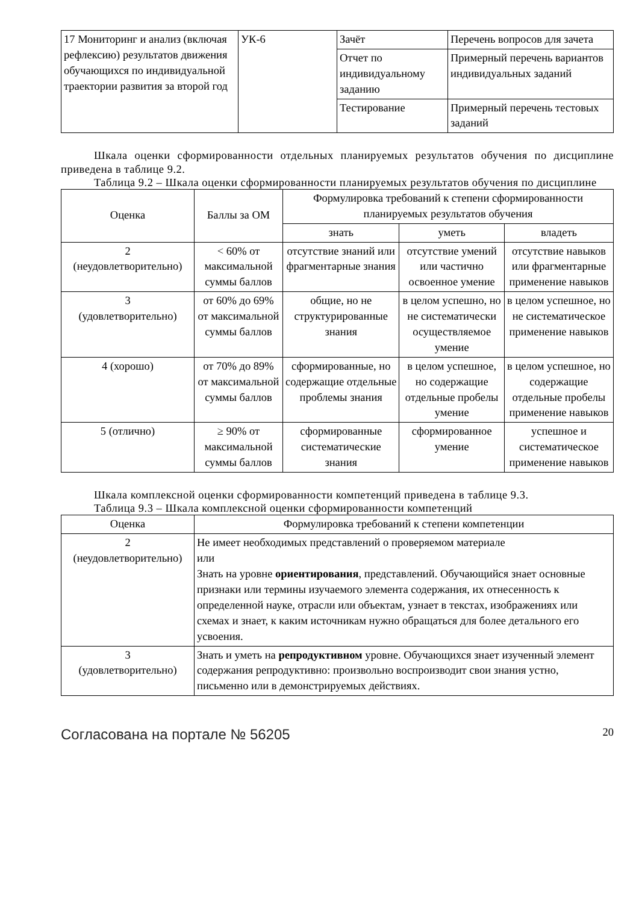| 17 Мониторинг и анализ (включая рефлексию) результатов движения обучающихся по индивидуальной траектории развития за второй год | УК-6 | Зачёт | Перечень вопросов для зачета |
| | | Отчет по индивидуальному заданию | Примерный перечень вариантов индивидуальных заданий |
| | | Тестирование | Примерный перечень тестовых заданий |
Шкала оценки сформированности отдельных планируемых результатов обучения по дисциплине приведена в таблице 9.2.
Таблица 9.2 – Шкала оценки сформированности планируемых результатов обучения по дисциплине
| Оценка | Баллы за ОМ | Формулировка требований к степени сформированности планируемых результатов обучения | | |
| --- | --- | --- | --- | --- |
| | | знать | уметь | владеть |
| 2 (неудовлетворительно) | < 60% от максимальной суммы баллов | отсутствие знаний или фрагментарные знания | отсутствие умений или частично освоенное умение | отсутствие навыков или фрагментарные применение навыков |
| 3 (удовлетворительно) | от 60% до 69% от максимальной суммы баллов | общие, но не структурированные знания | в целом успешно, но не систематически осуществляемое умение | в целом успешное, но не систематическое применение навыков |
| 4 (хорошо) | от 70% до 89% от максимальной суммы баллов | сформированные, но содержащие отдельные проблемы знания | в целом успешное, но содержащие отдельные пробелы умение | в целом успешное, но содержащие отдельные пробелы применение навыков |
| 5 (отлично) | ≥ 90% от максимальной суммы баллов | сформированные систематические знания | сформированное умение | успешное и систематическое применение навыков |
Шкала комплексной оценки сформированности компетенций приведена в таблице 9.3.
Таблица 9.3 – Шкала комплексной оценки сформированности компетенций
| Оценка | Формулировка требований к степени компетенции |
| --- | --- |
| 2 (неудовлетворительно) | Не имеет необходимых представлений о проверяемом материале или Знать на уровне ориентирования , представлений. Обучающийся знает основные признаки или термины изучаемого элемента содержания, их отнесенность к определенной науке, отрасли или объектам, узнает в текстах, изображениях или схемах и знает, к каким источникам нужно обращаться для более детального его усвоения. |
| 3 (удовлетворительно) | Знать и уметь на репродуктивном уровне. Обучающихся знает изученный элемент содержания репродуктивно: произвольно воспроизводит свои знания устно, письменно или в демонстрируемых действиях. |
Согласована на портале № 56205 20